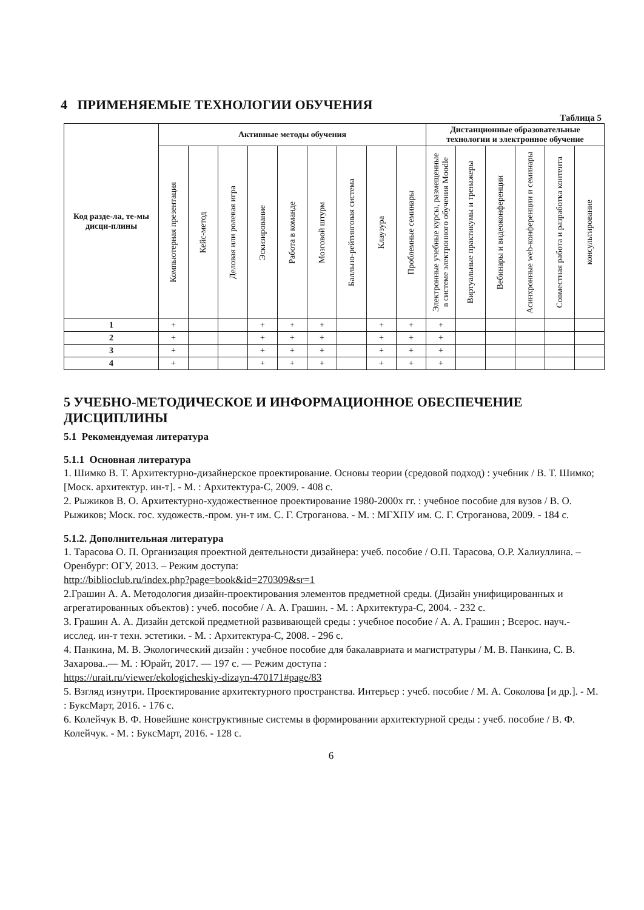4 ПРИМЕНЯЕМЫЕ ТЕХНОЛОГИИ ОБУЧЕНИЯ
Таблица 5
| Код разде-ла, те-мы дисци-плины | Активные методы обучения | | | | | | | | | Дистанционные образовательные технологии и электронное обучение | | | | | |
| --- | --- | --- | --- | --- | --- | --- | --- | --- | --- | --- | --- | --- | --- | --- | --- |
| | Компьютерная презентация | Кейс-метод | Деловая или ролевая игра | Эскизирование | Работа в команде | Мозговой штурм | Балльно-рейтинговая система | Клаузура | Проблемные семинары | Электронные учебные курсы, размещенные в системе электронного обучения Moodle | Виртуальные практикумы и тренажеры | Вебинары и видеоконференции | Асинхронные web-конференции и семинары | Совместная работа и разработка контента | консультирование |
| 1 | + | | | + | + | + | | + | + | + | | | | | |
| 2 | + | | | + | + | + | | + | + | + | | | | | |
| 3 | + | | | + | + | + | | + | + | + | | | | | |
| 4 | + | | | + | + | + | | + | + | + | | | | | |
5 УЧЕБНО-МЕТОДИЧЕСКОЕ И ИНФОРМАЦИОННОЕ ОБЕСПЕЧЕНИЕ ДИСЦИПЛИНЫ
5.1 Рекомендуемая литература
5.1.1 Основная литература
1. Шимко В. Т. Архитектурно-дизайнерское проектирование. Основы теории (средовой подход) : учебник / В. Т. Шимко; [Моск. архитектур. ин-т]. - М. : Архитектура-С, 2009. - 408 с.
2. Рыжиков В. О. Архитектурно-художественное проектирование 1980-2000х гг. : учебное пособие для вузов / В. О. Рыжиков; Моск. гос. художеств.-пром. ун-т им. С. Г. Строганова. - М. : МГХПУ им. С. Г. Строганова, 2009. - 184 с.
5.1.2. Дополнительная литература
1. Тарасова О. П. Организация проектной деятельности дизайнера: учеб. пособие / О.П. Тарасова, О.Р. Халиуллина. – Оренбург: ОГУ, 2013. – Режим доступа:
http://biblioclub.ru/index.php?page=book&id=270309&sr=1
2.Грашин А. А. Методология дизайн-проектирования элементов предметной среды. (Дизайн унифицированных и агрегатированных объектов) : учеб. пособие / А. А. Грашин. - М. : Архитектура-С, 2004. - 232 с.
3. Грашин А. А. Дизайн детской предметной развивающей среды : учебное пособие / А. А. Грашин ; Всерос. науч.-исслед. ин-т техн. эстетики. - М. : Архитектура-С, 2008. - 296 с.
4. Панкина, М. В. Экологический дизайн : учебное пособие для бакалавриата и магистратуры / М. В. Панкина, С. В. Захарова..— М. : Юрайт, 2017. — 197 с. — Режим доступа :
https://urait.ru/viewer/ekologicheskiy-dizayn-470171#page/83
5. Взгляд изнутри. Проектирование архитектурного пространства. Интерьер : учеб. пособие / М. А. Соколова [и др.]. - М. : БуксМарт, 2016. - 176 с.
6. Колейчук В. Ф. Новейшие конструктивные системы в формировании архитектурной среды : учеб. пособие / В. Ф. Колейчук. - М. : БуксМарт, 2016. - 128 с.
6